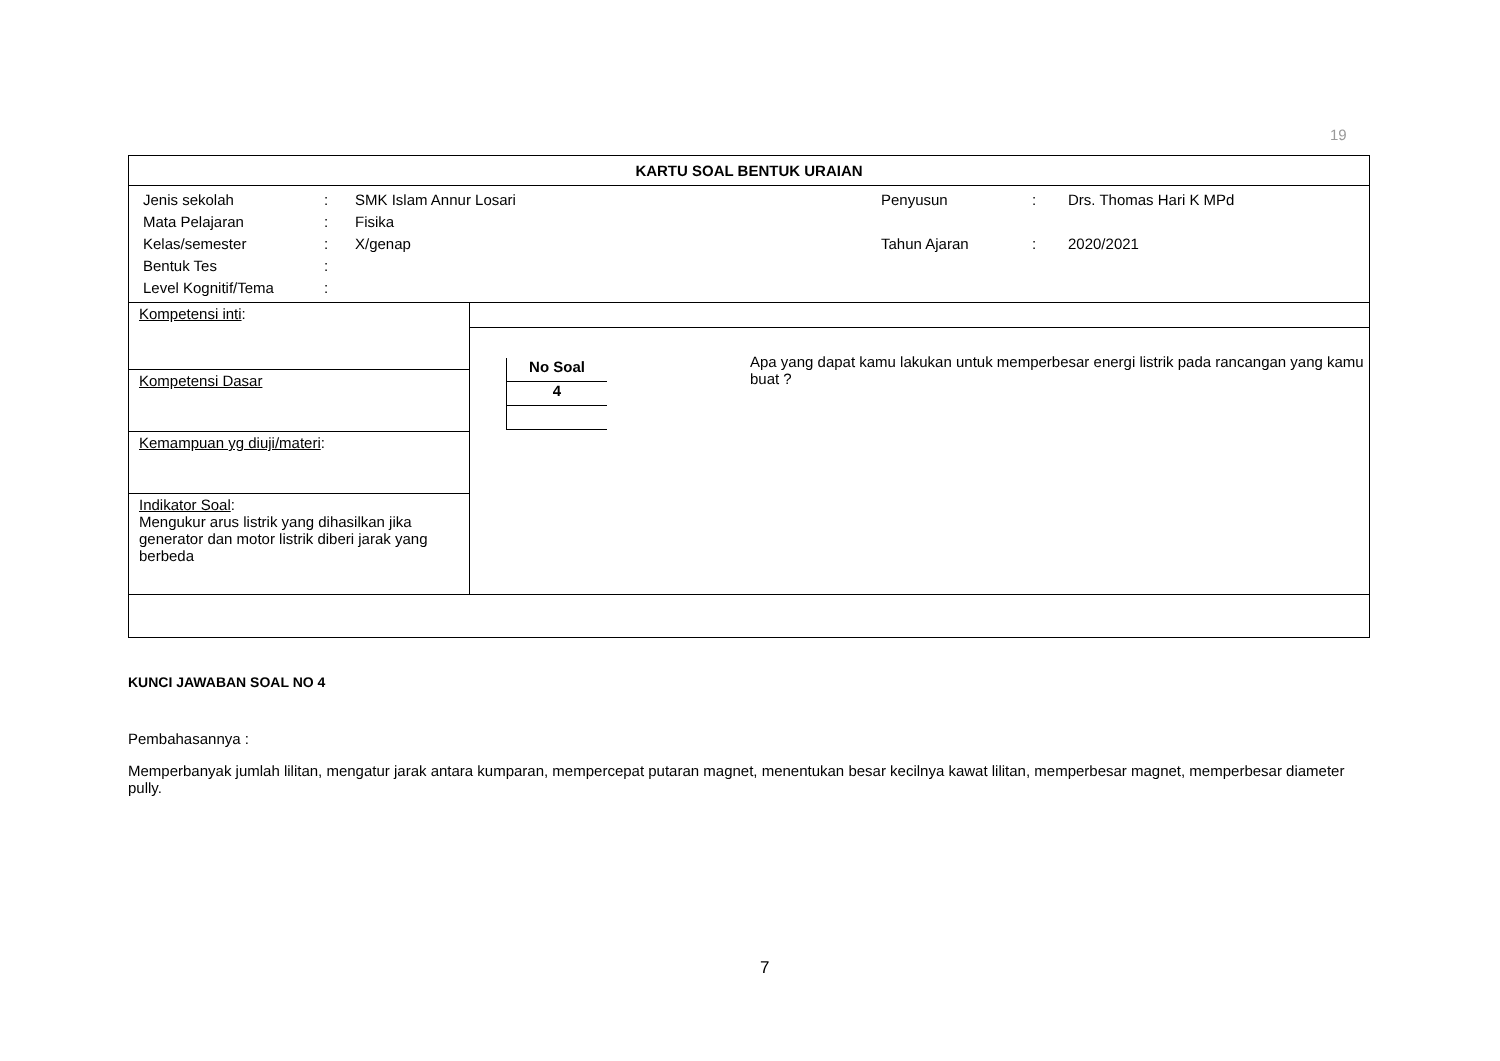19
| KARTU SOAL BENTUK URAIAN | |
| / Jenis sekolah / : / SMK Islam Annur Losari / Penyusun / : / Drs. Thomas Hari K MPd / / Mata Pelajaran / : / Fisika / / / / / Kelas/semester / : / X/genap / Tahun Ajaran / : / 2020/2021 / / Bentuk Tes / : / / / / / / Level Kognitif/Tema / : / / / / / | |
| Kompetensi inti : | / No Soal / / 4 / Apa yang dapat kamu lakukan untuk memperbesar energi listrik pada rancangan yang kamu buat ? |
| Kompetensi Dasar | |
| Kemampuan yg diuji/materi : | |
| Indikator Soal : Mengukur arus listrik yang dihasilkan jika generator dan motor listrik diberi jarak yang berbeda | |
KUNCI JAWABAN SOAL NO 4
Pembahasannya :
Memperbanyak jumlah lilitan, mengatur jarak antara kumparan, mempercepat putaran magnet, menentukan besar kecilnya kawat lilitan, memperbesar magnet, memperbesar diameter pully.
7